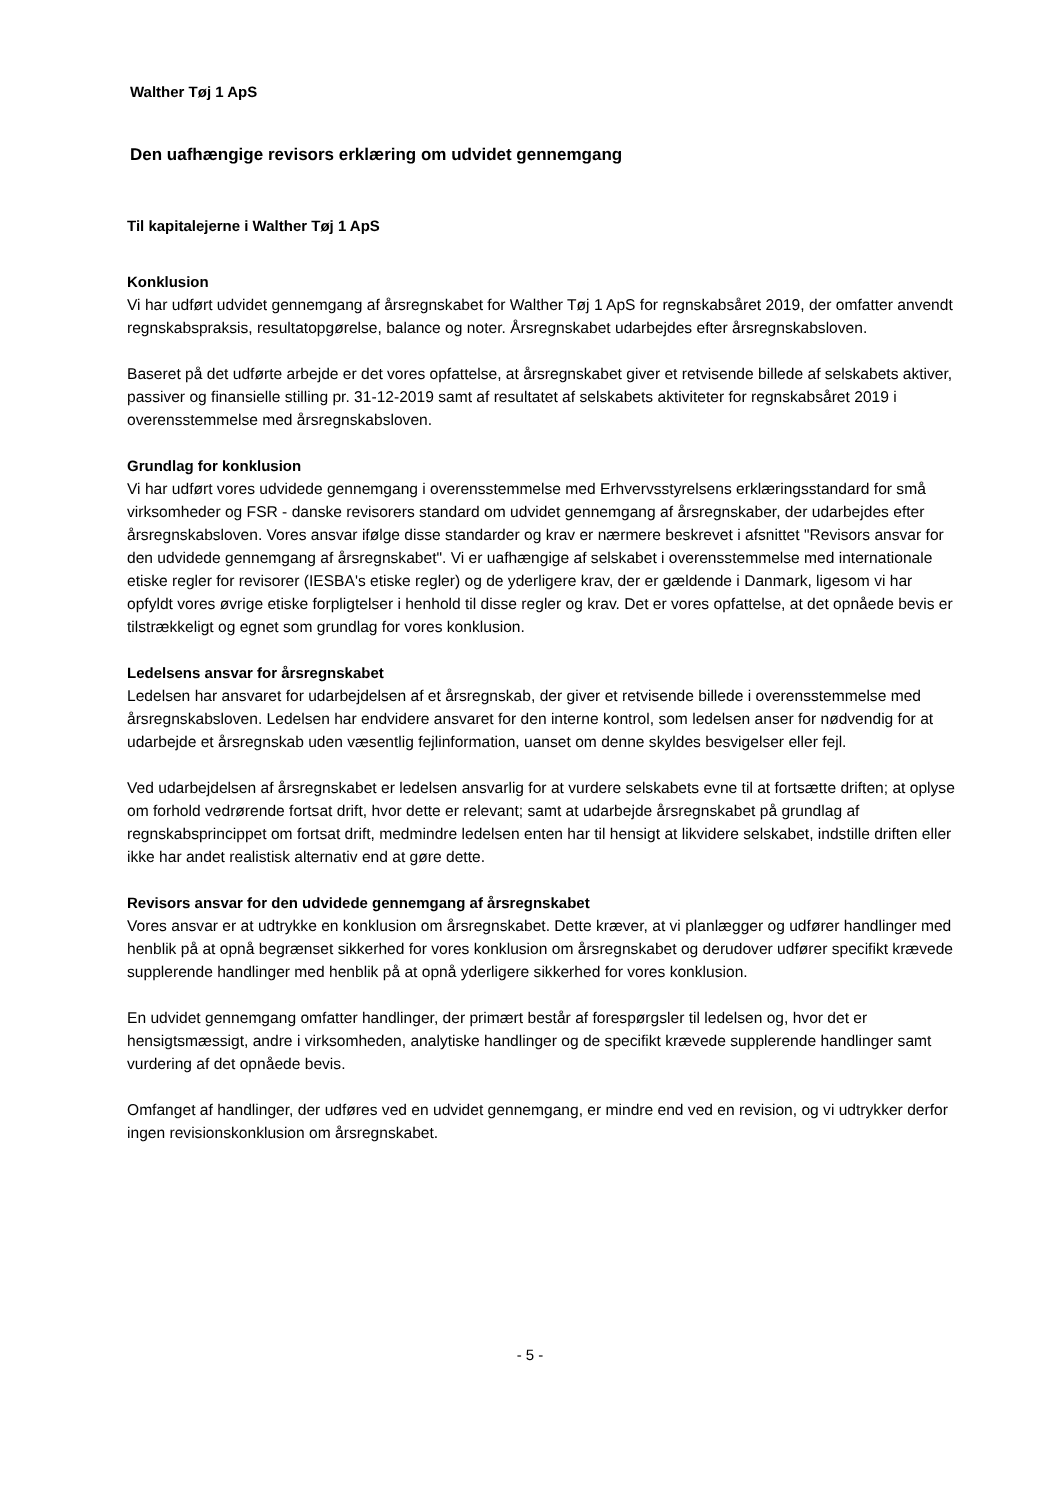Walther Tøj 1 ApS
Den uafhængige revisors erklæring om udvidet gennemgang
Til kapitalejerne i Walther Tøj 1 ApS
Konklusion
Vi har udført udvidet gennemgang af årsregnskabet for Walther Tøj 1 ApS for regnskabsåret 2019, der omfatter anvendt regnskabspraksis, resultatopgørelse, balance og noter. Årsregnskabet udarbejdes efter årsregnskabsloven.
Baseret på det udførte arbejde er det vores opfattelse, at årsregnskabet giver et retvisende billede af selskabets aktiver, passiver og finansielle stilling pr. 31-12-2019 samt af resultatet af selskabets aktiviteter for regnskabsåret 2019 i overensstemmelse med årsregnskabsloven.
Grundlag for konklusion
Vi har udført vores udvidede gennemgang i overensstemmelse med Erhvervsstyrelsens erklæringsstandard for små virksomheder og FSR - danske revisorers standard om udvidet gennemgang af årsregnskaber, der udarbejdes efter årsregnskabsloven. Vores ansvar ifølge disse standarder og krav er nærmere beskrevet i afsnittet "Revisors ansvar for den udvidede gennemgang af årsregnskabet". Vi er uafhængige af selskabet i overensstemmelse med internationale etiske regler for revisorer (IESBA's etiske regler) og de yderligere krav, der er gældende i Danmark, ligesom vi har opfyldt vores øvrige etiske forpligtelser i henhold til disse regler og krav. Det er vores opfattelse, at det opnåede bevis er tilstrækkeligt og egnet som grundlag for vores konklusion.
Ledelsens ansvar for årsregnskabet
Ledelsen har ansvaret for udarbejdelsen af et årsregnskab, der giver et retvisende billede i overensstemmelse med årsregnskabsloven. Ledelsen har endvidere ansvaret for den interne kontrol, som ledelsen anser for nødvendig for at udarbejde et årsregnskab uden væsentlig fejlinformation, uanset om denne skyldes besvigelser eller fejl.
Ved udarbejdelsen af årsregnskabet er ledelsen ansvarlig for at vurdere selskabets evne til at fortsætte driften; at oplyse om forhold vedrørende fortsat drift, hvor dette er relevant; samt at udarbejde årsregnskabet på grundlag af regnskabsprincippet om fortsat drift, medmindre ledelsen enten har til hensigt at likvidere selskabet, indstille driften eller ikke har andet realistisk alternativ end at gøre dette.
Revisors ansvar for den udvidede gennemgang af årsregnskabet
Vores ansvar er at udtrykke en konklusion om årsregnskabet. Dette kræver, at vi planlægger og udfører handlinger med henblik på at opnå begrænset sikkerhed for vores konklusion om årsregnskabet og derudover udfører specifikt krævede supplerende handlinger med henblik på at opnå yderligere sikkerhed for vores konklusion.
En udvidet gennemgang omfatter handlinger, der primært består af forespørgsler til ledelsen og, hvor det er hensigtsmæssigt, andre i virksomheden, analytiske handlinger og de specifikt krævede supplerende handlinger samt vurdering af det opnåede bevis.
Omfanget af handlinger, der udføres ved en udvidet gennemgang, er mindre end ved en revision, og vi udtrykker derfor ingen revisionskonklusion om årsregnskabet.
- 5 -